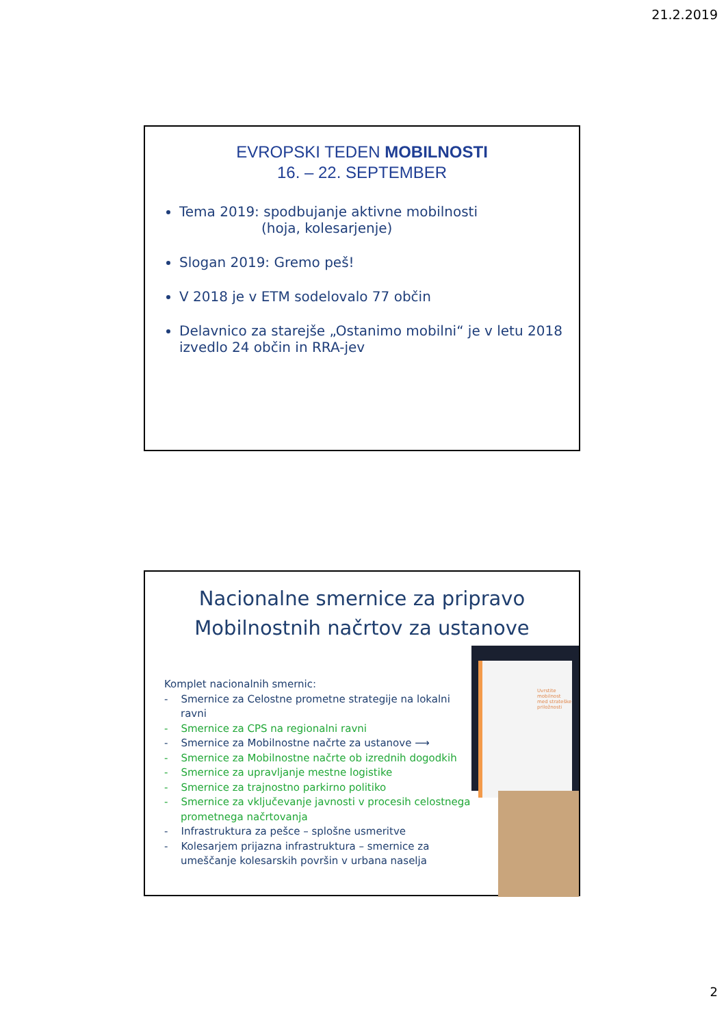21.2.2019
EVROPSKI TEDEN MOBILNOSTI
16. – 22. SEPTEMBER
Tema 2019: spodbujanje aktivne mobilnosti
(hoja, kolesarjenje)
Slogan 2019: Gremo peš!
V 2018 je v ETM sodelovalo 77 občin
Delavnico za starejše „Ostanimo mobilni“ je v letu 2018 izvedlo 24 občin in RRA-jev
Nacionalne smernice za pripravo
Mobilnostnih načrtov za ustanove
Uvrstite mobilnost med strateške priložnosti
Komplet nacionalnih smernic:
- Smernice za Celostne prometne strategije na lokalni ravni
- Smernice za CPS na regionalni ravni
- Smernice za Mobilnostne načrte za ustanove ⟶
- Smernice za Mobilnostne načrte ob izrednih dogodkih
- Smernice za upravljanje mestne logistike
- Smernice za trajnostno parkirno politiko
- Smernice za vključevanje javnosti v procesih celostnega prometnega načrtovanja
- Infrastruktura za pešce – splošne usmeritve
- Kolesarjem prijazna infrastruktura – smernice za umeščanje kolesarskih površin v urbana naselja
2